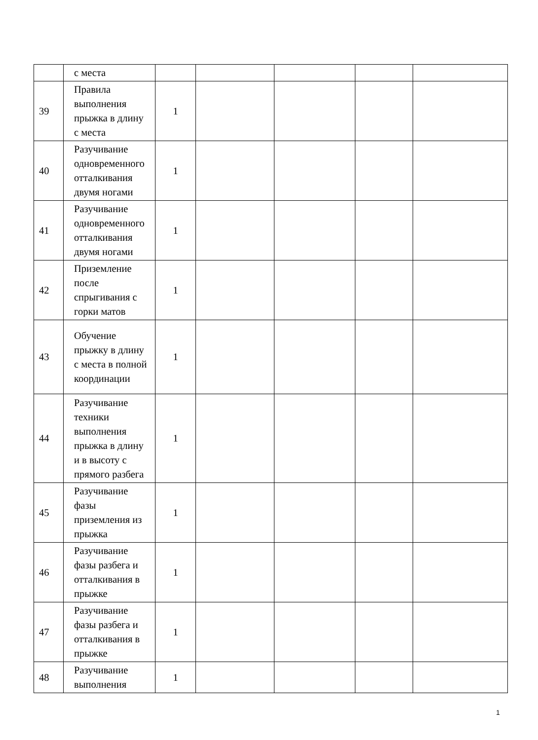| | с места | | | | | |
| 39 | Правила выполнения прыжка в длину с места | 1 | | | | |
| 40 | Разучивание одновременного отталкивания двумя ногами | 1 | | | | |
| 41 | Разучивание одновременного отталкивания двумя ногами | 1 | | | | |
| 42 | Приземление после спрыгивания с горки матов | 1 | | | | |
| 43 | Обучение прыжку в длину с места в полной координации | 1 | | | | |
| 44 | Разучивание техники выполнения прыжка в длину и в высоту с прямого разбега | 1 | | | | |
| 45 | Разучивание фазы приземления из прыжка | 1 | | | | |
| 46 | Разучивание фазы разбега и отталкивания в прыжке | 1 | | | | |
| 47 | Разучивание фазы разбега и отталкивания в прыжке | 1 | | | | |
| 48 | Разучивание выполнения | 1 | | | | |
1